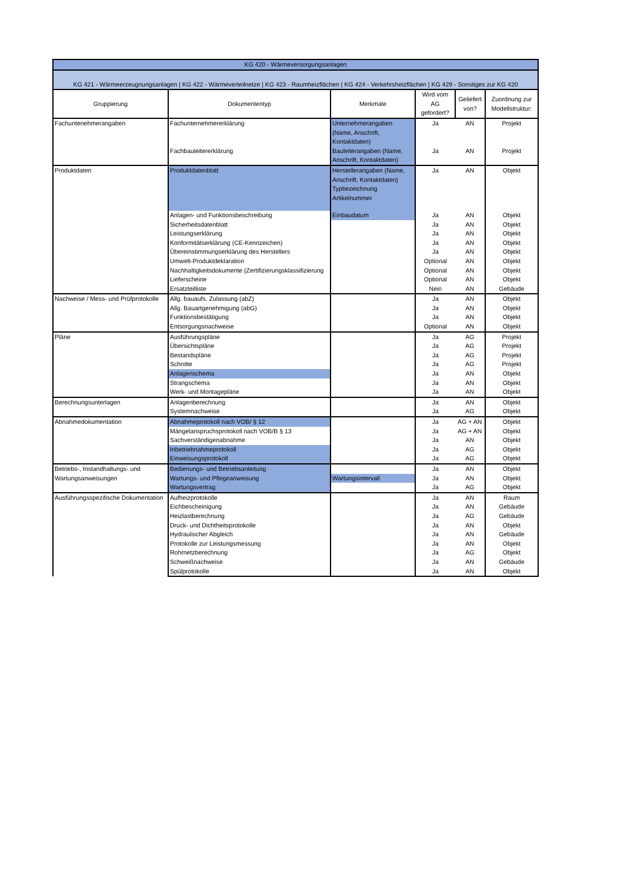| KG 420 - Wärmeversorgungsanlagen | | | | | |
| KG 421 - Wärmeerzeugnungsanlagen / KG 422 - Wärmeverteilnetze / KG 423 - Raumheizflächen / KG 424 - Verkehrsheizflächen / KG 429 - Sonstiges zur KG 420 | | | | | |
| Gruppierung | Dokumententyp | Merkmale | Wird vom AG gefordert? | Geliefert von? | Zuordnung zur Modellstruktur: |
| Fachuntenehmerangaben | Fachunternehmererklärung | Unternehmerangaben (Name, Anschrift, Kontaktdaten) | Ja | AN | Projekt |
| | Fachbauleitererklärung | Bauleiterangaben (Name, Anschrift, Kontaktdaten) | Ja | AN | Projekt |
| Produktdaten | Produktdatenblatt | Herstellerangaben (Name, Anschrift, Kontaktdaten) Typbezeichnung Artikelnummer | Ja | AN | Objekt |
| | Anlagen- und Funktionsbeschreibung | Einbaudatum | Ja | AN | Objekt |
| | Sicherheitsdatenblatt | | Ja | AN | Objekt |
| | Leistungserklärung | | Ja | AN | Objekt |
| | Konformitätserklärung (CE-Kennzeichen) | | Ja | AN | Objekt |
| | Übereinstimmungserklärung des Herstellers | | Ja | AN | Objekt |
| | Umwelt-Produktdeklaration | | Optional | AN | Objekt |
| | Nachhaltigkeitsdokumente (Zertifizierungsklassifizierung | | Optional | AN | Objekt |
| | Lieferscheine | | Optional | AN | Objekt |
| | Ersatzteilliste | | Nein | AN | Gebäude |
| Nachweise / Mess- und Prüfprotokolle | Allg. bauaufs. Zulassung (abZ) | | Ja | AN | Objekt |
| | Allg. Bauartgenehmigung (abG) | | Ja | AN | Objekt |
| | Funktionsbestätigung | | Ja | AN | Objekt |
| | Entsorgungsnachweise | | Optional | AN | Objekt |
| Pläne | Ausführungspläne | | Ja | AG | Projekt |
| | Übersichtspläne | | Ja | AG | Projekt |
| | Bestandspläne | | Ja | AG | Projekt |
| | Schnitte | | Ja | AG | Projekt |
| | Anlagenschema | | Ja | AN | Objekt |
| | Strangschema | | Ja | AN | Objekt |
| | Werk- und Montagepläne | | Ja | AN | Objekt |
| Berechnungsunterlagen | Anlagenberechnung | | Ja | AN | Objekt |
| | Systemnachweise | | Ja | AG | Objekt |
| Abnahmedokumentation | Abnahmeprotokoll nach VOB/ § 12 | | Ja | AG + AN | Objekt |
| | Mängelanspruchsprotokoll nach VOB/B § 13 | | Ja | AG + AN | Objekt |
| | Sachverständigenabnahme | | Ja | AN | Objekt |
| | Inbetriebnahmeprotokoll | | Ja | AG | Objekt |
| | Einweisungsprotokoll | | Ja | AG | Objekt |
| Betriebs-, Instandhaltungs- und Wartungsanweisungen | Bedienungs- und Betriebsanleitung | | Ja | AN | Objekt |
| | Wartungs- und Pflegeanweisung | Wartungsintervall | Ja | AN | Objekt |
| | Wartungsvertrag | | Ja | AG | Objekt |
| Ausführungsspezifische Dokumentation | Aufheizprotokolle | | Ja | AN | Raum |
| | Eichbescheinigung | | Ja | AN | Gebäude |
| | Heizlastberechnung | | Ja | AG | Gebäude |
| | Druck- und Dichtheitsprotokolle | | Ja | AN | Objekt |
| | Hydraulischer Abgleich | | Ja | AN | Gebäude |
| | Protokolle zur Leistungsmessung | | Ja | AN | Objekt |
| | Rohrnetzberechnung | | Ja | AG | Objekt |
| | Schweißnachweise | | Ja | AN | Gebäude |
| | Spülprotokolle | | Ja | AN | Objekt |